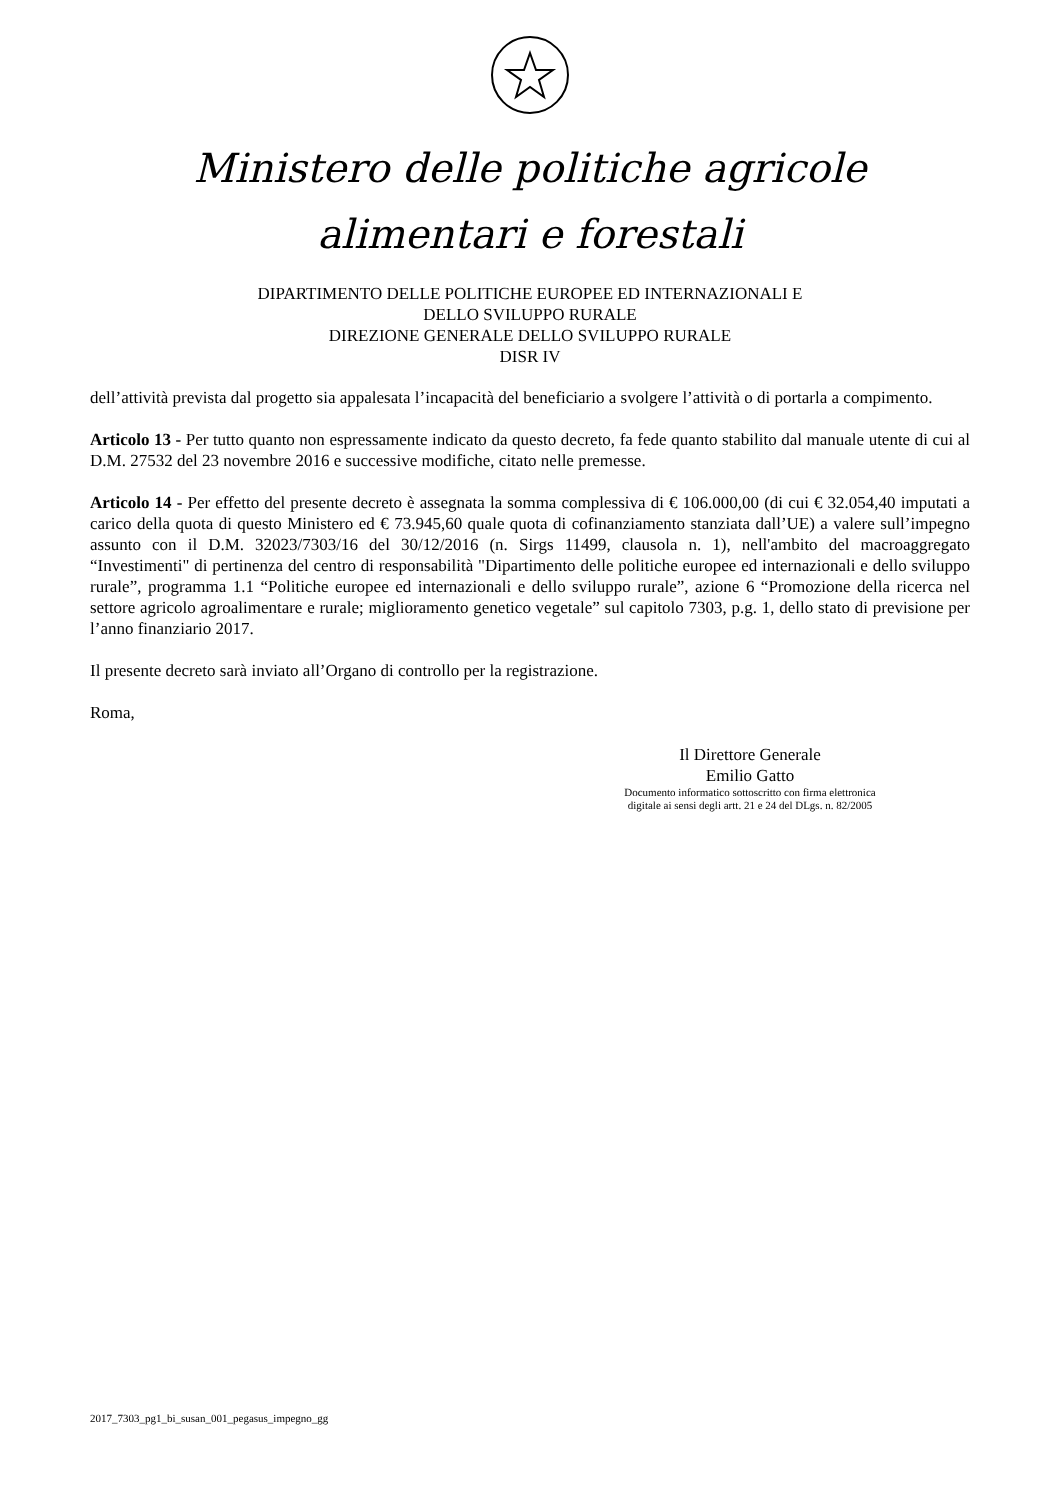Ministero delle politiche agricole
alimentari e forestali
DIPARTIMENTO DELLE POLITICHE EUROPEE ED INTERNAZIONALI E
DELLO SVILUPPO RURALE
DIREZIONE GENERALE DELLO SVILUPPO RURALE
DISR IV
dell’attività prevista dal progetto sia appalesata l’incapacità del beneficiario a svolgere l’attività o di portarla a compimento.
Articolo 13 - Per tutto quanto non espressamente indicato da questo decreto, fa fede quanto stabilito dal manuale utente di cui al D.M. 27532 del 23 novembre 2016 e successive modifiche, citato nelle premesse.
Articolo 14 - Per effetto del presente decreto è assegnata la somma complessiva di € 106.000,00 (di cui € 32.054,40 imputati a carico della quota di questo Ministero ed € 73.945,60 quale quota di cofinanziamento stanziata dall’UE) a valere sull’impegno assunto con il D.M. 32023/7303/16 del 30/12/2016 (n. Sirgs 11499, clausola n. 1), nell'ambito del macroaggregato “Investimenti" di pertinenza del centro di responsabilità "Dipartimento delle politiche europee ed internazionali e dello sviluppo rurale”, programma 1.1 “Politiche europee ed internazionali e dello sviluppo rurale”, azione 6 “Promozione della ricerca nel settore agricolo agroalimentare e rurale; miglioramento genetico vegetale” sul capitolo 7303, p.g. 1, dello stato di previsione per l’anno finanziario 2017.
Il presente decreto sarà inviato all’Organo di controllo per la registrazione.
Roma,
Il Direttore Generale
Emilio Gatto
Documento informatico sottoscritto con firma elettronica digitale ai sensi degli artt. 21 e 24 del DLgs. n. 82/2005
2017_7303_pg1_bi_susan_001_pegasus_impegno_gg